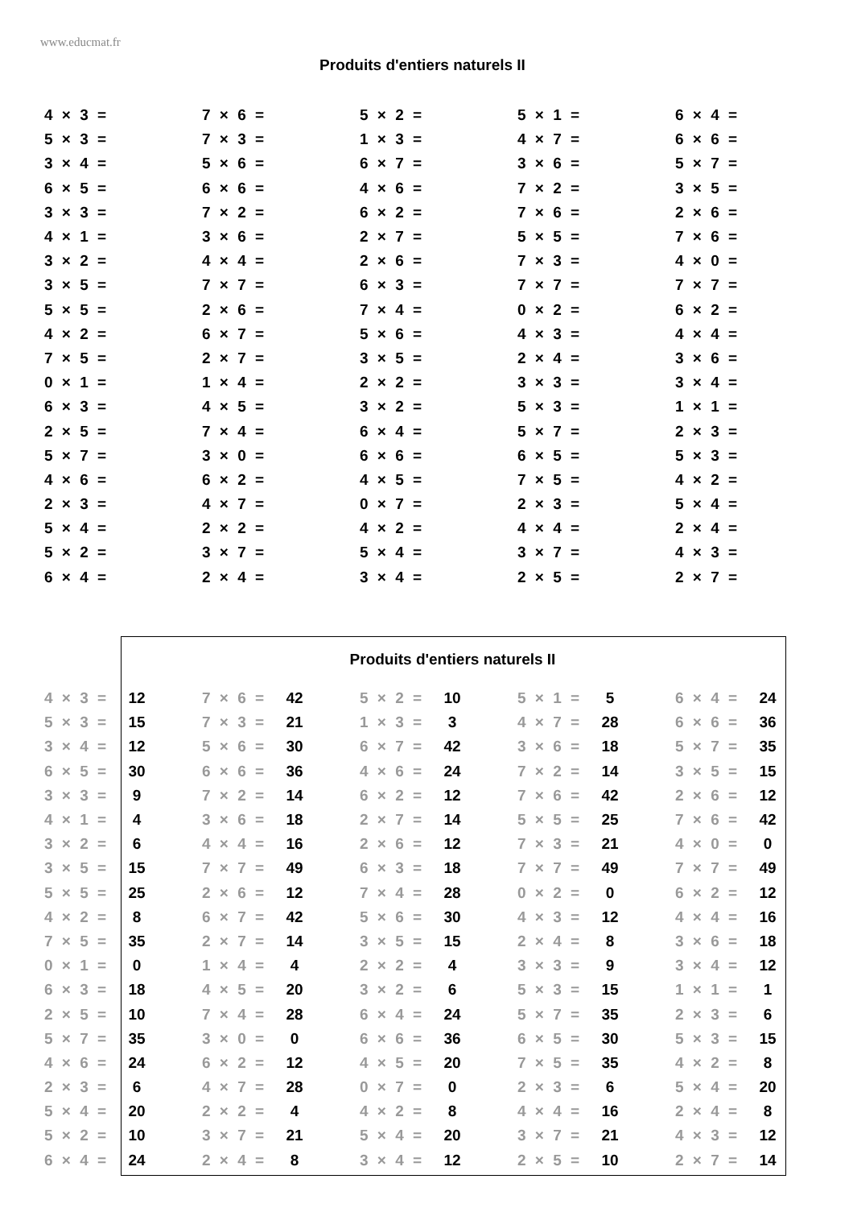www.educmat.fr
Produits d'entiers naturels II
| 4 × 3 = | 7 × 6 = | 5 × 2 = | 5 × 1 = | 6 × 4 = |
| 5 × 3 = | 7 × 3 = | 1 × 3 = | 4 × 7 = | 6 × 6 = |
| 3 × 4 = | 5 × 6 = | 6 × 7 = | 3 × 6 = | 5 × 7 = |
| 6 × 5 = | 6 × 6 = | 4 × 6 = | 7 × 2 = | 3 × 5 = |
| 3 × 3 = | 7 × 2 = | 6 × 2 = | 7 × 6 = | 2 × 6 = |
| 4 × 1 = | 3 × 6 = | 2 × 7 = | 5 × 5 = | 7 × 6 = |
| 3 × 2 = | 4 × 4 = | 2 × 6 = | 7 × 3 = | 4 × 0 = |
| 3 × 5 = | 7 × 7 = | 6 × 3 = | 7 × 7 = | 7 × 7 = |
| 5 × 5 = | 2 × 6 = | 7 × 4 = | 0 × 2 = | 6 × 2 = |
| 4 × 2 = | 6 × 7 = | 5 × 6 = | 4 × 3 = | 4 × 4 = |
| 7 × 5 = | 2 × 7 = | 3 × 5 = | 2 × 4 = | 3 × 6 = |
| 0 × 1 = | 1 × 4 = | 2 × 2 = | 3 × 3 = | 3 × 4 = |
| 6 × 3 = | 4 × 5 = | 3 × 2 = | 5 × 3 = | 1 × 1 = |
| 2 × 5 = | 7 × 4 = | 6 × 4 = | 5 × 7 = | 2 × 3 = |
| 5 × 7 = | 3 × 0 = | 6 × 6 = | 6 × 5 = | 5 × 3 = |
| 4 × 6 = | 6 × 2 = | 4 × 5 = | 7 × 5 = | 4 × 2 = |
| 2 × 3 = | 4 × 7 = | 0 × 7 = | 2 × 3 = | 5 × 4 = |
| 5 × 4 = | 2 × 2 = | 4 × 2 = | 4 × 4 = | 2 × 4 = |
| 5 × 2 = | 3 × 7 = | 5 × 4 = | 3 × 7 = | 4 × 3 = |
| 6 × 4 = | 2 × 4 = | 3 × 4 = | 2 × 5 = | 2 × 7 = |
Produits d'entiers naturels II
| 4 × 3 = | 12 | | 7 × 6 = | 42 | | 5 × 2 = | 10 | | 5 × 1 = | 5 | | 6 × 4 = | 24 |
| 5 × 3 = | 15 | | 7 × 3 = | 21 | | 1 × 3 = | 3 | | 4 × 7 = | 28 | | 6 × 6 = | 36 |
| 3 × 4 = | 12 | | 5 × 6 = | 30 | | 6 × 7 = | 42 | | 3 × 6 = | 18 | | 5 × 7 = | 35 |
| 6 × 5 = | 30 | | 6 × 6 = | 36 | | 4 × 6 = | 24 | | 7 × 2 = | 14 | | 3 × 5 = | 15 |
| 3 × 3 = | 9 | | 7 × 2 = | 14 | | 6 × 2 = | 12 | | 7 × 6 = | 42 | | 2 × 6 = | 12 |
| 4 × 1 = | 4 | | 3 × 6 = | 18 | | 2 × 7 = | 14 | | 5 × 5 = | 25 | | 7 × 6 = | 42 |
| 3 × 2 = | 6 | | 4 × 4 = | 16 | | 2 × 6 = | 12 | | 7 × 3 = | 21 | | 4 × 0 = | 0 |
| 3 × 5 = | 15 | | 7 × 7 = | 49 | | 6 × 3 = | 18 | | 7 × 7 = | 49 | | 7 × 7 = | 49 |
| 5 × 5 = | 25 | | 2 × 6 = | 12 | | 7 × 4 = | 28 | | 0 × 2 = | 0 | | 6 × 2 = | 12 |
| 4 × 2 = | 8 | | 6 × 7 = | 42 | | 5 × 6 = | 30 | | 4 × 3 = | 12 | | 4 × 4 = | 16 |
| 7 × 5 = | 35 | | 2 × 7 = | 14 | | 3 × 5 = | 15 | | 2 × 4 = | 8 | | 3 × 6 = | 18 |
| 0 × 1 = | 0 | | 1 × 4 = | 4 | | 2 × 2 = | 4 | | 3 × 3 = | 9 | | 3 × 4 = | 12 |
| 6 × 3 = | 18 | | 4 × 5 = | 20 | | 3 × 2 = | 6 | | 5 × 3 = | 15 | | 1 × 1 = | 1 |
| 2 × 5 = | 10 | | 7 × 4 = | 28 | | 6 × 4 = | 24 | | 5 × 7 = | 35 | | 2 × 3 = | 6 |
| 5 × 7 = | 35 | | 3 × 0 = | 0 | | 6 × 6 = | 36 | | 6 × 5 = | 30 | | 5 × 3 = | 15 |
| 4 × 6 = | 24 | | 6 × 2 = | 12 | | 4 × 5 = | 20 | | 7 × 5 = | 35 | | 4 × 2 = | 8 |
| 2 × 3 = | 6 | | 4 × 7 = | 28 | | 0 × 7 = | 0 | | 2 × 3 = | 6 | | 5 × 4 = | 20 |
| 5 × 4 = | 20 | | 2 × 2 = | 4 | | 4 × 2 = | 8 | | 4 × 4 = | 16 | | 2 × 4 = | 8 |
| 5 × 2 = | 10 | | 3 × 7 = | 21 | | 5 × 4 = | 20 | | 3 × 7 = | 21 | | 4 × 3 = | 12 |
| 6 × 4 = | 24 | | 2 × 4 = | 8 | | 3 × 4 = | 12 | | 2 × 5 = | 10 | | 2 × 7 = | 14 |